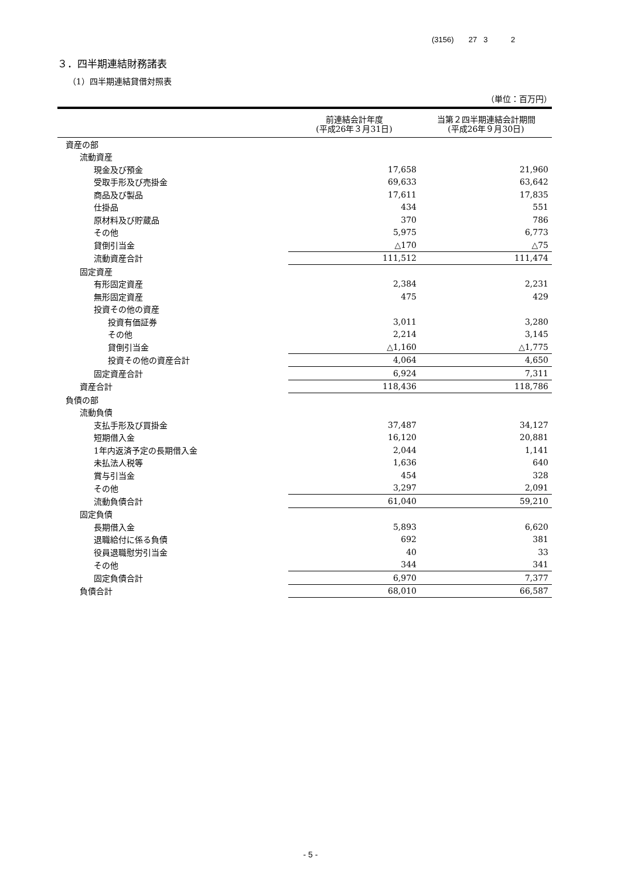(3156) 27 3 2
３．四半期連結財務諸表
（1）四半期連結貸借対照表
（単位：百万円）
| | 前連結会計年度 (平成26年３月31日) | 当第２四半期連結会計期間 (平成26年９月30日) |
| --- | --- | --- |
| 資産の部 | | |
| 流動資産 | | |
| 現金及び預金 | 17,658 | 21,960 |
| 受取手形及び売掛金 | 69,633 | 63,642 |
| 商品及び製品 | 17,611 | 17,835 |
| 仕掛品 | 434 | 551 |
| 原材料及び貯蔵品 | 370 | 786 |
| その他 | 5,975 | 6,773 |
| 貸倒引当金 | △170 | △75 |
| 流動資産合計 | 111,512 | 111,474 |
| 固定資産 | | |
| 有形固定資産 | 2,384 | 2,231 |
| 無形固定資産 | 475 | 429 |
| 投資その他の資産 | | |
| 投資有価証券 | 3,011 | 3,280 |
| その他 | 2,214 | 3,145 |
| 貸倒引当金 | △1,160 | △1,775 |
| 投資その他の資産合計 | 4,064 | 4,650 |
| 固定資産合計 | 6,924 | 7,311 |
| 資産合計 | 118,436 | 118,786 |
| 負債の部 | | |
| 流動負債 | | |
| 支払手形及び買掛金 | 37,487 | 34,127 |
| 短期借入金 | 16,120 | 20,881 |
| 1年内返済予定の長期借入金 | 2,044 | 1,141 |
| 未払法人税等 | 1,636 | 640 |
| 賞与引当金 | 454 | 328 |
| その他 | 3,297 | 2,091 |
| 流動負債合計 | 61,040 | 59,210 |
| 固定負債 | | |
| 長期借入金 | 5,893 | 6,620 |
| 退職給付に係る負債 | 692 | 381 |
| 役員退職慰労引当金 | 40 | 33 |
| その他 | 344 | 341 |
| 固定負債合計 | 6,970 | 7,377 |
| 負債合計 | 68,010 | 66,587 |
- 5 -